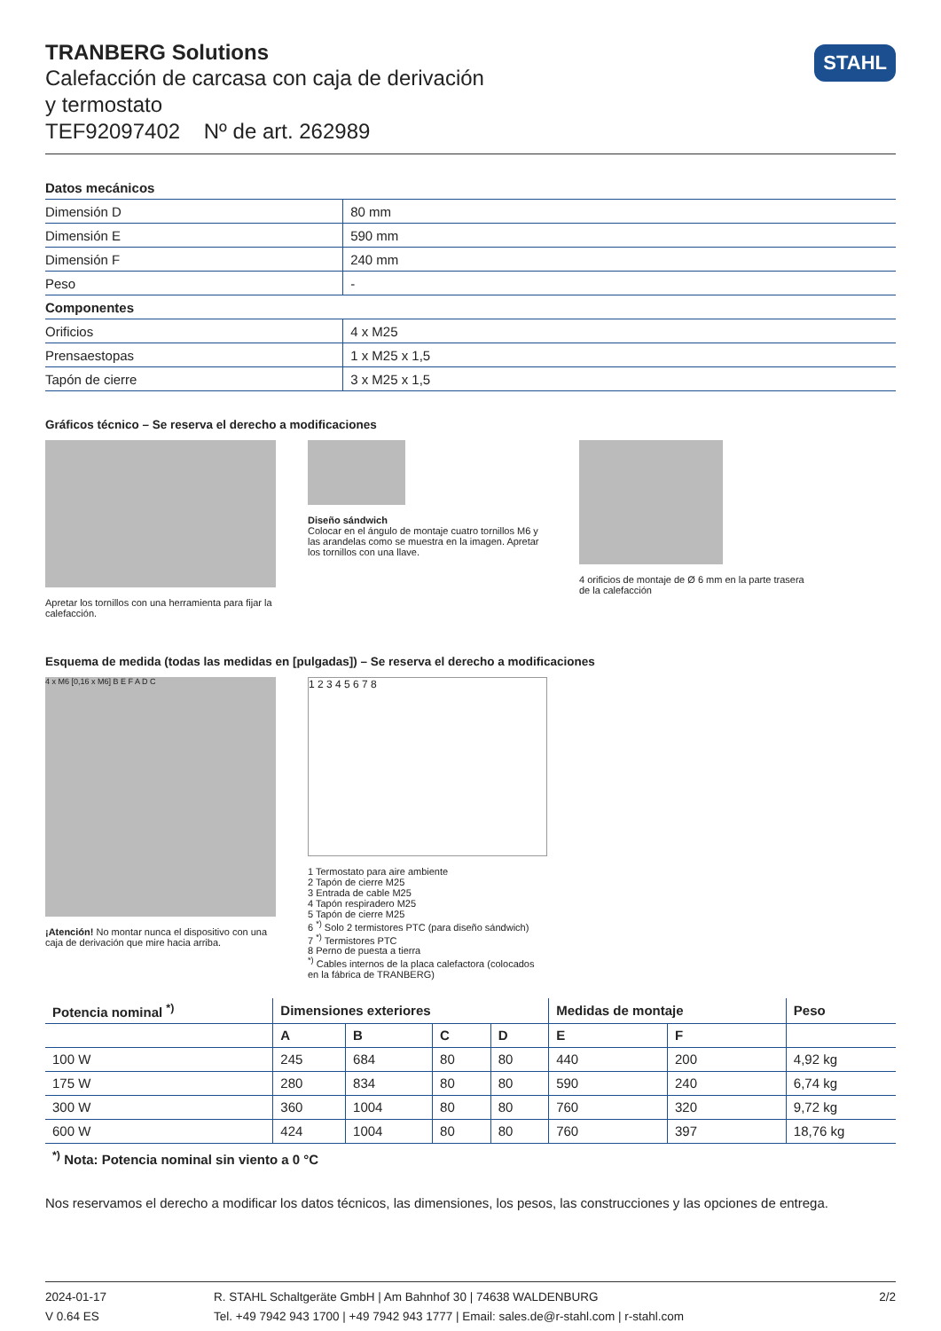STAHL
TRANBERG Solutions
Calefacción de carcasa con caja de derivación
y termostato
TEF92097402 Nº de art. 262989
| Datos mecánicos | |
| Dimensión D | 80 mm |
| Dimensión E | 590 mm |
| Dimensión F | 240 mm |
| Peso | - |
| Componentes | |
| Orificios | 4 x M25 |
| Prensaestopas | 1 x M25 x 1,5 |
| Tapón de cierre | 3 x M25 x 1,5 |
Gráficos técnico – Se reserva el derecho a modificaciones
Apretar los tornillos con una herramienta para fijar la calefacción.
Diseño sándwich
Colocar en el ángulo de montaje cuatro tornillos M6 y las arandelas como se muestra en la imagen. Apretar los tornillos con una llave.
4 orificios de montaje de Ø 6 mm en la parte trasera de la calefacción
Esquema de medida (todas las medidas en [pulgadas]) – Se reserva el derecho a modificaciones
4 x M6 [0,16 x M6] B E F A D C
¡Atención! No montar nunca el dispositivo con una caja de derivación que mire hacia arriba.
1 2 3 4 5 6 7 8
1 Termostato para aire ambiente
2 Tapón de cierre M25
3 Entrada de cable M25
4 Tapón respiradero M25
5 Tapón de cierre M25
6 <sup>*)</sup> Solo 2 termistores PTC (para diseño sándwich)
7 <sup>*)</sup> Termistores PTC
8 Perno de puesta a tierra
<sup>*)</sup> Cables internos de la placa calefactora (colocados en la fábrica de TRANBERG)
| Potencia nominal <sup>*)</sup> | Dimensiones exteriores | | | | Medidas de montaje | | Peso |
| --- | --- | --- | --- | --- | --- | --- | --- |
| | A | B | C | D | E | F | |
| 100 W | 245 | 684 | 80 | 80 | 440 | 200 | 4,92 kg |
| 175 W | 280 | 834 | 80 | 80 | 590 | 240 | 6,74 kg |
| 300 W | 360 | 1004 | 80 | 80 | 760 | 320 | 9,72 kg |
| 600 W | 424 | 1004 | 80 | 80 | 760 | 397 | 18,76 kg |
<sup>*)</sup> Nota: Potencia nominal sin viento a 0 °C
Nos reservamos el derecho a modificar los datos técnicos, las dimensiones, los pesos, las construcciones y las opciones de entrega.
2024-01-17
V 0.64 ES
R. STAHL Schaltgeräte GmbH | Am Bahnhof 30 | 74638 WALDENBURG
Tel. +49 7942 943 1700 | +49 7942 943 1777 | Email: sales.de@r-stahl.com | r-stahl.com
2/2